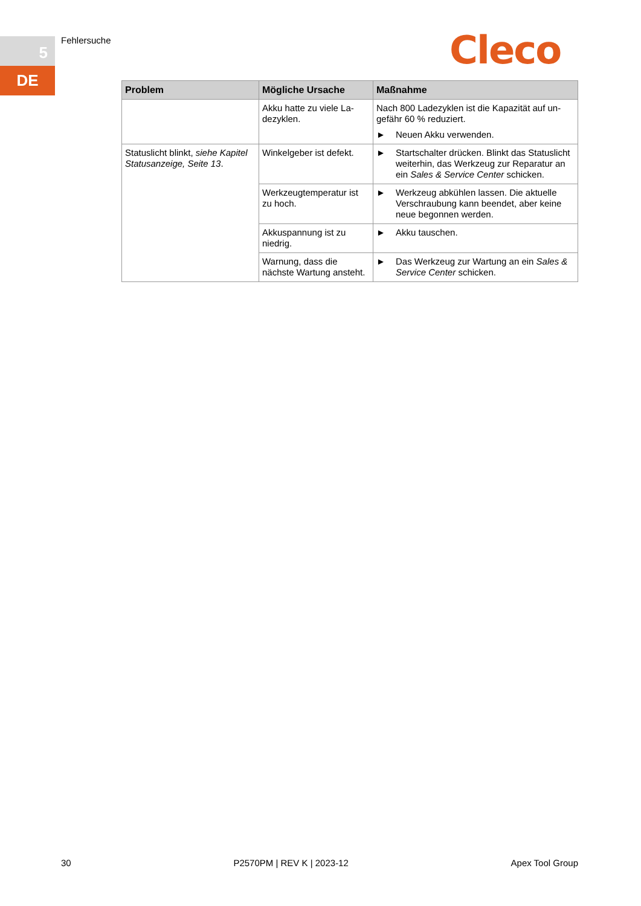5
DE
Fehlersuche Cleco
| Problem | Mögliche Ursache | Maßnahme |
| --- | --- | --- |
| | Akku hatte zu viele La­dezyklen. | Nach 800 Ladezyklen ist die Kapazität auf un­gefähr 60 % reduziert. ► Neuen Akku verwenden. |
| Statuslicht blinkt, siehe Kapitel Statusanzeige, Seite 13 . | Winkelgeber ist defekt. | ► Startschalter drücken. Blinkt das Status­licht weiterhin, das Werkzeug zur Repara­tur an ein Sales & Service Center schi­cken. |
| | Werkzeugtemperatur ist zu hoch. | ► Werkzeug abkühlen lassen. Die aktuelle Verschraubung kann beendet, aber keine neue begonnen werden. |
| | Akkuspannung ist zu niedrig. | ► Akku tauschen. |
| | Warnung, dass die nächste Wartung an­steht. | ► Das Werkzeug zur Wartung an ein Sales & Service Center schicken. |
30 P2570PM | REV K | 2023-12 Apex Tool Group